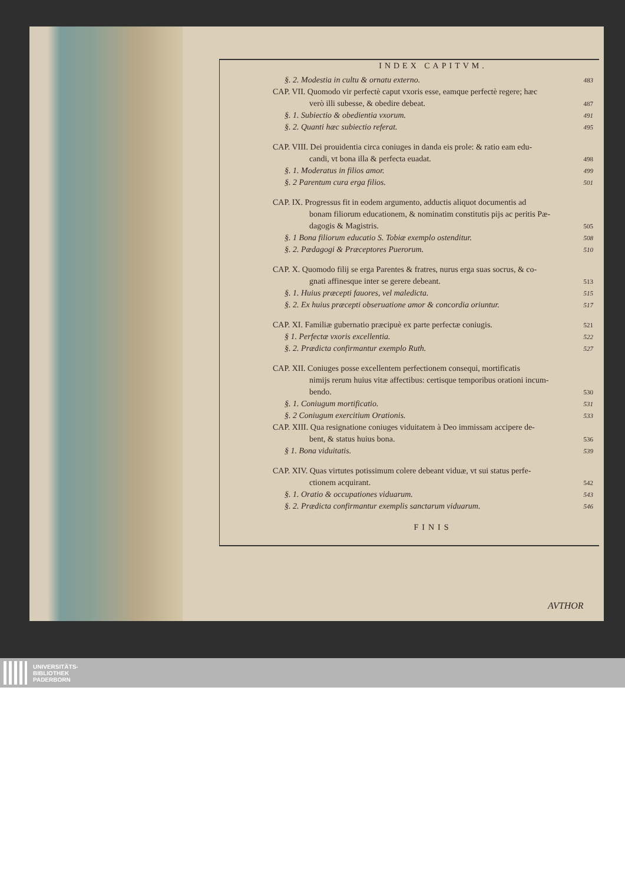INDEX CAPITVM.
§. 2. Modestia in cultu & ornatu externo. 483
CAP. VII. Quomodo vir perfectè caput vxoris esse, eamque perfectè regere; hæc
verò illi subesse, & obedire debeat. 487
§. 1. Subiectio & obedientia vxorum. 491
§. 2. Quanti hæc subiectio referat. 495
CAP. VIII. Dei prouidentia circa coniuges in danda eis prole: & ratio eam edu-
candi, vt bona illa & perfecta euadat. 498
§. 1. Moderatus in filios amor. 499
§. 2 Parentum cura erga filios. 501
CAP. IX. Progressus fit in eodem argumento, adductis aliquot documentis ad
bonam filiorum educationem, & nominatim constitutis pijs ac peritis Pæ-
dagogis & Magistris. 505
§. 1 Bona filiorum educatio S. Tobiæ exemplo ostenditur. 508
§. 2. Pædagogi & Præceptores Puerorum. 510
CAP. X. Quomodo filij se erga Parentes & fratres, nurus erga suas socrus, & co-
gnati affinesque inter se gerere debeant. 513
§. 1. Huius præcepti fauores, vel maledicta. 515
§. 2. Ex huius præcepti obseruatione amor & concordia oriuntur. 517
CAP. XI. Familiæ gubernatio præcipuè ex parte perfectæ coniugis. 521
§ 1. Perfectæ vxoris excellentia. 522
§. 2. Prædicta confirmantur exemplo Ruth. 527
CAP. XII. Coniuges posse excellentem perfectionem consequi, mortificatis
nimijs rerum huius vitæ affectibus: certisque temporibus orationi incum-
bendo. 530
§. 1. Coniugum mortificatio. 531
§. 2 Coniugum exercitium Orationis. 533
CAP. XIII. Qua resignatione coniuges viduitatem à Deo immissam accipere de-
bent, & status huius bona. 536
§ 1. Bona viduitatis. 539
CAP. XIV. Quas virtutes potissimum colere debeant viduæ, vt sui status perfe-
ctionem acquirant. 542
§. 1. Oratio & occupationes viduarum. 543
§. 2. Prædicta confirmantur exemplis sanctarum viduarum. 546
FINIS
AVTHOR
UNIVERSITÄTS-
BIBLIOTHEK
PADERBORN